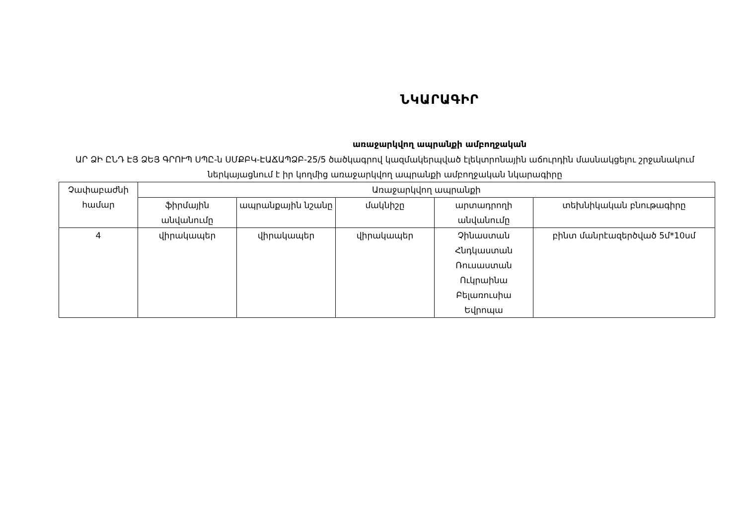ՆԿԱՐԱԳԻՐ
առաջարկվող ապրանքի ամբողջական
ԱՐ ՁԻ ԸՆԴ ԷՅ ՁԵՅ ԳՐՈՒՊ ՍՊԸ-ն ՍՄՔԲԿ-ԷԱՃԱՊՁԲ-25/5 ծածկագրով կազմակերպված էլեկտրոնային աճուրդին մասնակցելու շրջանակում ներկայացնում է իր կողմից առաջարկվող ապրանքի ամբողջական նկարագիրը
| Չափաբաժնի համար | Առաջարկվող ապրանքի | | | | |
| | ֆիրմային անվանումը | ապրանքային նշանը | մակնիշը | արտադրողի անվանումը | տեխնիկական բնութագիրը |
| 4 | վիրակապեր | վիրակապեր | վիրակապեր | Չինաստան Հնդկաստան Ռուսաստան Ուկրաինա Բելառուսիա Եվրոպա | բինտ մանրէազերծված 5մ*10սմ |